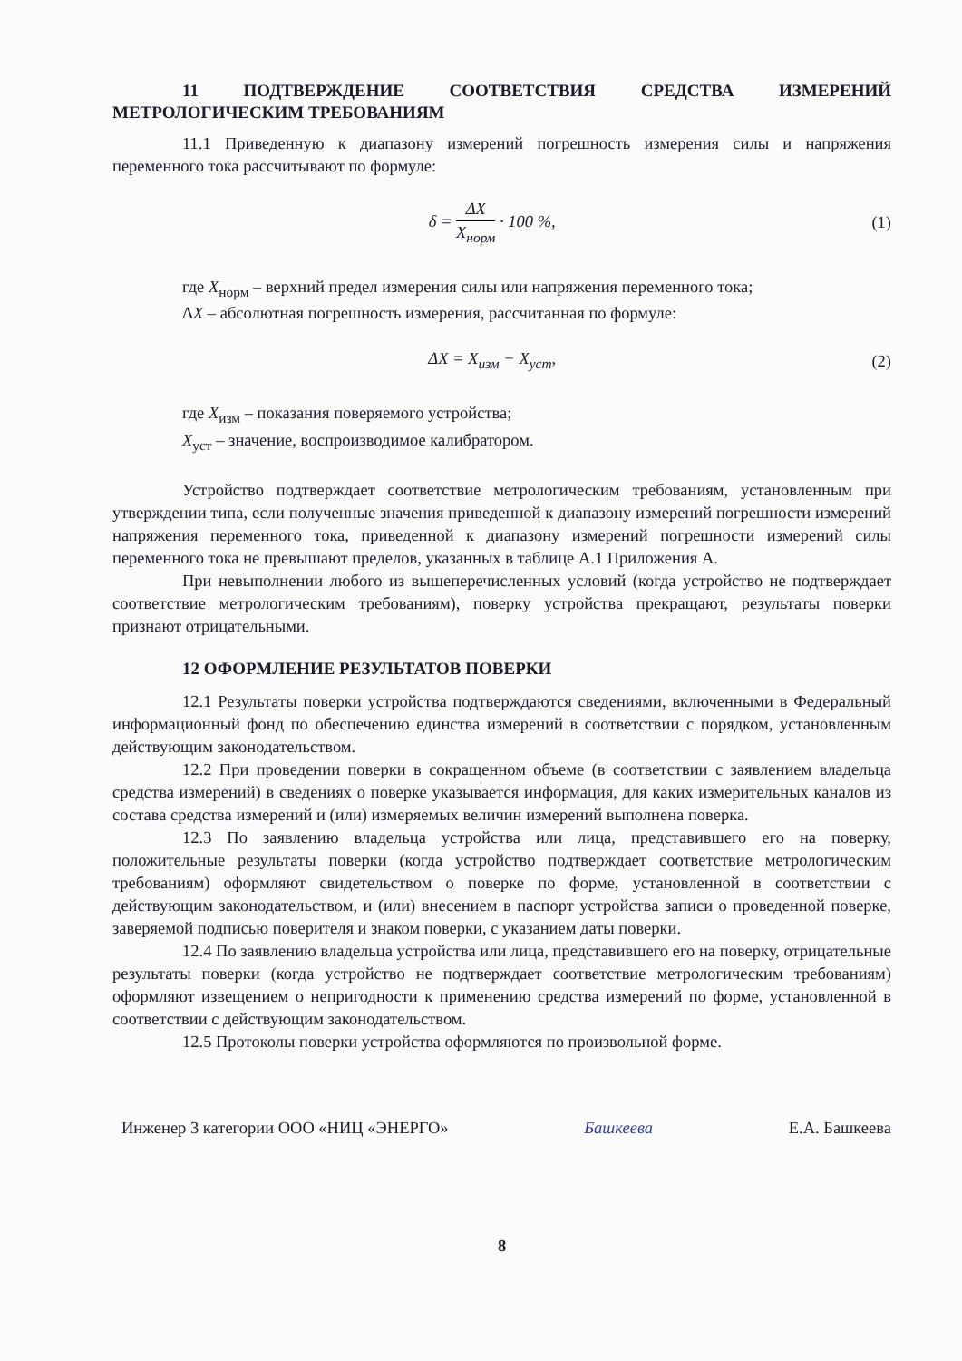11 ПОДТВЕРЖДЕНИЕ СООТВЕТСТВИЯ СРЕДСТВА ИЗМЕРЕНИЙ МЕТРОЛОГИЧЕСКИМ ТРЕБОВАНИЯМ
11.1 Приведенную к диапазону измерений погрешность измерения силы и напряжения переменного тока рассчитывают по формуле:
δ = ΔX X<sub>норм</sub> · 100 %, (1)
где X<sub>норм</sub> – верхний предел измерения силы или напряжения переменного тока;
ΔX – абсолютная погрешность измерения, рассчитанная по формуле:
ΔX = X<sub>изм</sub> − X<sub>уст</sub>, (2)
где X<sub>изм</sub> – показания поверяемого устройства;
X<sub>уст</sub> – значение, воспроизводимое калибратором.
Устройство подтверждает соответствие метрологическим требованиям, установленным при утверждении типа, если полученные значения приведенной к диапазону измерений погрешности измерений напряжения переменного тока, приведенной к диапазону измерений погрешности измерений силы переменного тока не превышают пределов, указанных в таблице А.1 Приложения А.
При невыполнении любого из вышеперечисленных условий (когда устройство не подтверждает соответствие метрологическим требованиям), поверку устройства прекращают, результаты поверки признают отрицательными.
12 ОФОРМЛЕНИЕ РЕЗУЛЬТАТОВ ПОВЕРКИ
12.1 Результаты поверки устройства подтверждаются сведениями, включенными в Федеральный информационный фонд по обеспечению единства измерений в соответствии с порядком, установленным действующим законодательством.
12.2 При проведении поверки в сокращенном объеме (в соответствии с заявлением владельца средства измерений) в сведениях о поверке указывается информация, для каких измерительных каналов из состава средства измерений и (или) измеряемых величин измерений выполнена поверка.
12.3 По заявлению владельца устройства или лица, представившего его на поверку, положительные результаты поверки (когда устройство подтверждает соответствие метрологическим требованиям) оформляют свидетельством о поверке по форме, установленной в соответствии с действующим законодательством, и (или) внесением в паспорт устройства записи о проведенной поверке, заверяемой подписью поверителя и знаком поверки, с указанием даты поверки.
12.4 По заявлению владельца устройства или лица, представившего его на поверку, отрицательные результаты поверки (когда устройство не подтверждает соответствие метрологическим требованиям) оформляют извещением о непригодности к применению средства измерений по форме, установленной в соответствии с действующим законодательством.
12.5 Протоколы поверки устройства оформляются по произвольной форме.
Инженер 3 категории ООО «НИЦ «ЭНЕРГО» Башкеева Е.А. Башкеева
8